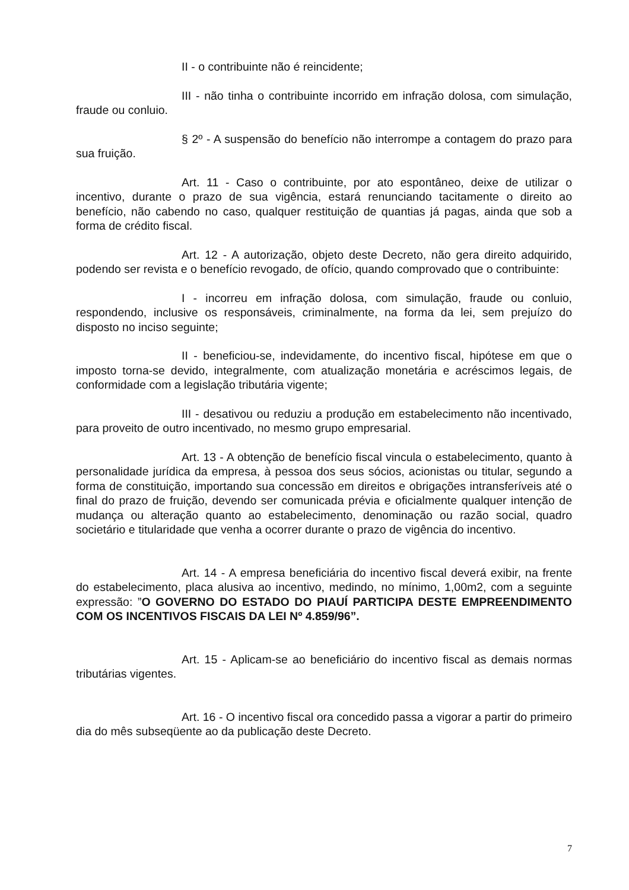II - o contribuinte não é reincidente;
III - não tinha o contribuinte incorrido em infração dolosa, com simulação, fraude ou conluio.
§ 2º - A suspensão do benefício não interrompe a contagem do prazo para sua fruição.
Art. 11 - Caso o contribuinte, por ato espontâneo, deixe de utilizar o incentivo, durante o prazo de sua vigência, estará renunciando tacitamente o direito ao benefício, não cabendo no caso, qualquer restituição de quantias já pagas, ainda que sob a forma de crédito fiscal.
Art. 12 - A autorização, objeto deste Decreto, não gera direito adquirido, podendo ser revista e o benefício revogado, de ofício, quando comprovado que o contribuinte:
I - incorreu em infração dolosa, com simulação, fraude ou conluio, respondendo, inclusive os responsáveis, criminalmente, na forma da lei, sem prejuízo do disposto no inciso seguinte;
II - beneficiou-se, indevidamente, do incentivo fiscal, hipótese em que o imposto torna-se devido, integralmente, com atualização monetária e acréscimos legais, de conformidade com a legislação tributária vigente;
III - desativou ou reduziu a produção em estabelecimento não incentivado, para proveito de outro incentivado, no mesmo grupo empresarial.
Art. 13 - A obtenção de benefício fiscal vincula o estabelecimento, quanto à personalidade jurídica da empresa, à pessoa dos seus sócios, acionistas ou titular, segundo a forma de constituição, importando sua concessão em direitos e obrigações intransferíveis até o final do prazo de fruição, devendo ser comunicada prévia e oficialmente qualquer intenção de mudança ou alteração quanto ao estabelecimento, denominação ou razão social, quadro societário e titularidade que venha a ocorrer durante o prazo de vigência do incentivo.
Art. 14 - A empresa beneficiária do incentivo fiscal deverá exibir, na frente do estabelecimento, placa alusiva ao incentivo, medindo, no mínimo, 1,00m2, com a seguinte expressão: ”O GOVERNO DO ESTADO DO PIAUÍ PARTICIPA DESTE EMPREENDIMENTO COM OS INCENTIVOS FISCAIS DA LEI Nº 4.859/96”.
Art. 15 - Aplicam-se ao beneficiário do incentivo fiscal as demais normas tributárias vigentes.
Art. 16 - O incentivo fiscal ora concedido passa a vigorar a partir do primeiro dia do mês subseqüente ao da publicação deste Decreto.
7